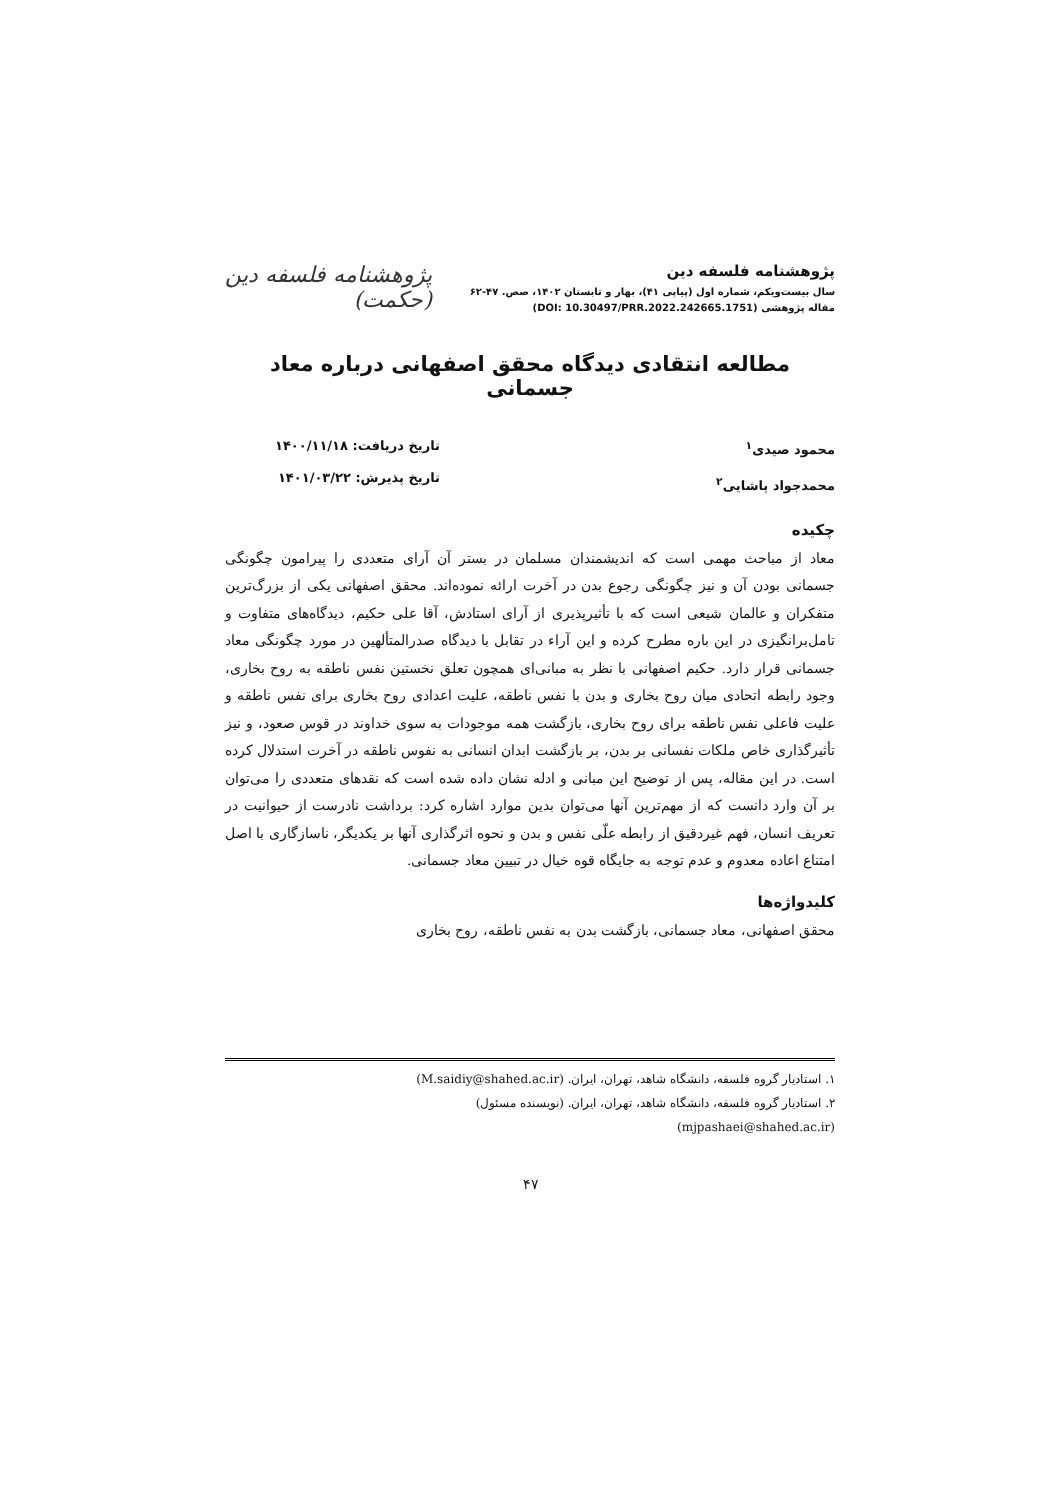پژوهشنامه فلسفه دین
سال بیست‌ویکم، شماره اول (پیاپی ۴۱)، بهار و تابستان ۱۴۰۲، صص. ۴۷-۶۲
مقاله پژوهشی (DOI: 10.30497/PRR.2022.242665.1751)
پژوهشنامه فلسفه دین
(حکمت)
مطالعه انتقادی دیدگاه محقق اصفهانی درباره معاد جسمانی
محمود صیدی<sup>۱</sup>
محمدجواد پاشایی<sup>۲</sup>
تاریخ دریافت: ۱۴۰۰/۱۱/۱۸
تاریخ پذیرش: ۱۴۰۱/۰۳/۲۲
چکیده
معاد از مباحث مهمی است که اندیشمندان مسلمان در بستر آن آرای متعددی را پیرامون چگونگی جسمانی بودن آن و نیز چگونگی رجوع بدن در آخرت ارائه نموده‌اند. محقق اصفهانی یکی از بزرگ‌ترین متفکران و عالمان شیعی است که با تأثیرپذیری از آرای استادش، آقا علی حکیم، دیدگاه‌های متفاوت و تامل‌برانگیزی در این باره مطرح کرده و این آراء در تقابل با دیدگاه صدرالمتألهین در مورد چگونگی معاد جسمانی قرار دارد. حکیم اصفهانی با نظر به مبانی‌ای همچون تعلق نخستین نفس ناطقه به روح بخاری، وجود رابطه اتحادی میان روح بخاری و بدن با نفس ناطقه، علیت اعدادی روح بخاری برای نفس ناطقه و علیت فاعلی نفس ناطقه برای روح بخاری، بازگشت همه موجودات به سوی خداوند در قوس صعود، و نیز تأثیرگذاری خاص ملکات نفسانی بر بدن، بر بازگشت ابدان انسانی به نفوس ناطقه در آخرت استدلال کرده است. در این مقاله، پس از توضیح این مبانی و ادله نشان داده شده است که نقدهای متعددی را می‌توان بر آن وارد دانست که از مهم‌ترین آنها می‌توان بدین موارد اشاره کرد: برداشت نادرست از حیوانیت در تعریف انسان، فهم غیردقیق از رابطه علّی نفس و بدن و نحوه اثرگذاری آنها بر یکدیگر، ناسازگاری با اصل امتناع اعاده معدوم و عدم توجه به جایگاه قوه خیال در تبیین معاد جسمانی.
کلیدواژه‌ها
محقق اصفهانی، معاد جسمانی، بازگشت بدن به نفس ناطقه، روح بخاری
۱. استادیار گروه فلسفه، دانشگاه شاهد، تهران، ایران. (M.saidiy@shahed.ac.ir)
۲. استادیار گروه فلسفه، دانشگاه شاهد، تهران، ایران. (نویسنده مسئول)
(mjpashaei@shahed.ac.ir)
۴۷